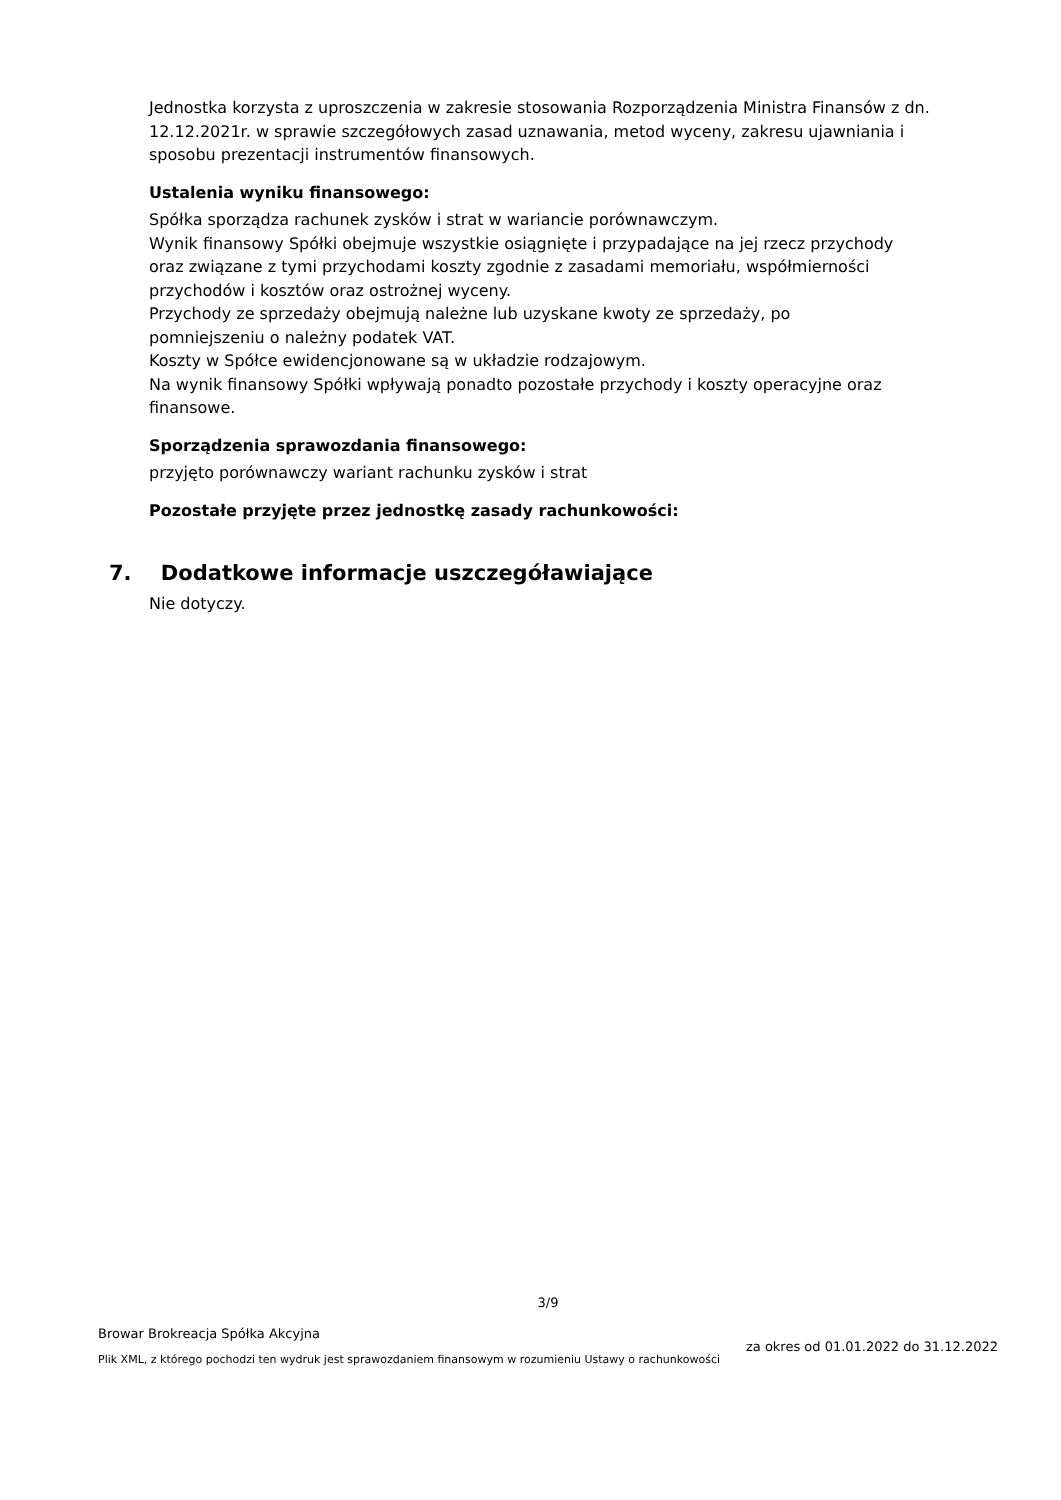Jednostka korzysta z uproszczenia w zakresie stosowania Rozporządzenia Ministra Finansów z dn. 12.12.2021r. w sprawie szczegółowych zasad uznawania, metod wyceny, zakresu ujawniania i sposobu prezentacji instrumentów finansowych.
Ustalenia wyniku finansowego:
Spółka sporządza rachunek zysków i strat w wariancie porównawczym.
Wynik finansowy Spółki obejmuje wszystkie osiągnięte i przypadające na jej rzecz przychody
oraz związane z tymi przychodami koszty zgodnie z zasadami memoriału, współmierności
przychodów i kosztów oraz ostrożnej wyceny.
Przychody ze sprzedaży obejmują należne lub uzyskane kwoty ze sprzedaży, po
pomniejszeniu o należny podatek VAT.
Koszty w Spółce ewidencjonowane są w układzie rodzajowym.
Na wynik finansowy Spółki wpływają ponadto pozostałe przychody i koszty operacyjne oraz
finansowe.
Sporządzenia sprawozdania finansowego:
przyjęto porównawczy wariant rachunku zysków i strat
Pozostałe przyjęte przez jednostkę zasady rachunkowości:
7. Dodatkowe informacje uszczegóławiające
Nie dotyczy.
3/9
Browar Brokreacja Spółka Akcyjna
Plik XML, z którego pochodzi ten wydruk jest sprawozdaniem finansowym w rozumieniu Ustawy o rachunkowości
za okres od 01.01.2022 do 31.12.2022